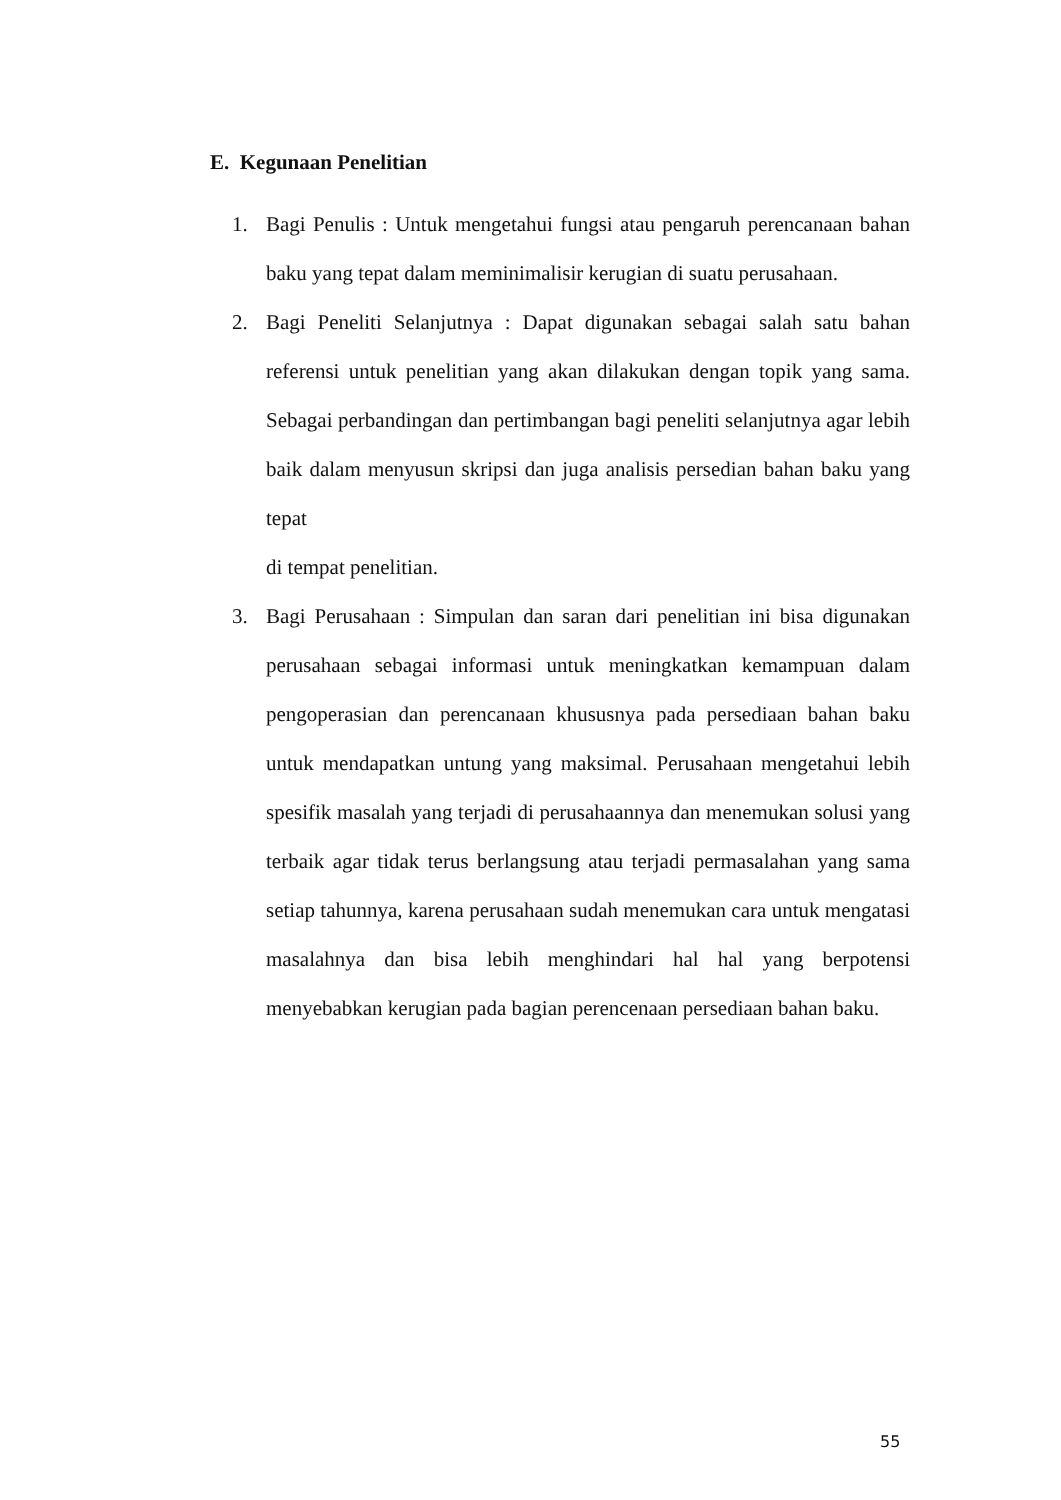E. Kegunaan Penelitian
1. Bagi Penulis : Untuk mengetahui fungsi atau pengaruh perencanaan bahan baku yang tepat dalam meminimalisir kerugian di suatu perusahaan.
2. Bagi Peneliti Selanjutnya : Dapat digunakan sebagai salah satu bahan referensi untuk penelitian yang akan dilakukan dengan topik yang sama. Sebagai perbandingan dan pertimbangan bagi peneliti selanjutnya agar lebih baik dalam menyusun skripsi dan juga analisis persedian bahan baku yang tepat
di tempat penelitian.
3. Bagi Perusahaan : Simpulan dan saran dari penelitian ini bisa digunakan perusahaan sebagai informasi untuk meningkatkan kemampuan dalam pengoperasian dan perencanaan khususnya pada persediaan bahan baku untuk mendapatkan untung yang maksimal. Perusahaan mengetahui lebih spesifik masalah yang terjadi di perusahaannya dan menemukan solusi yang terbaik agar tidak terus berlangsung atau terjadi permasalahan yang sama setiap tahunnya, karena perusahaan sudah menemukan cara untuk mengatasi masalahnya dan bisa lebih menghindari hal hal yang berpotensi menyebabkan kerugian pada bagian perencenaan persediaan bahan baku.
55